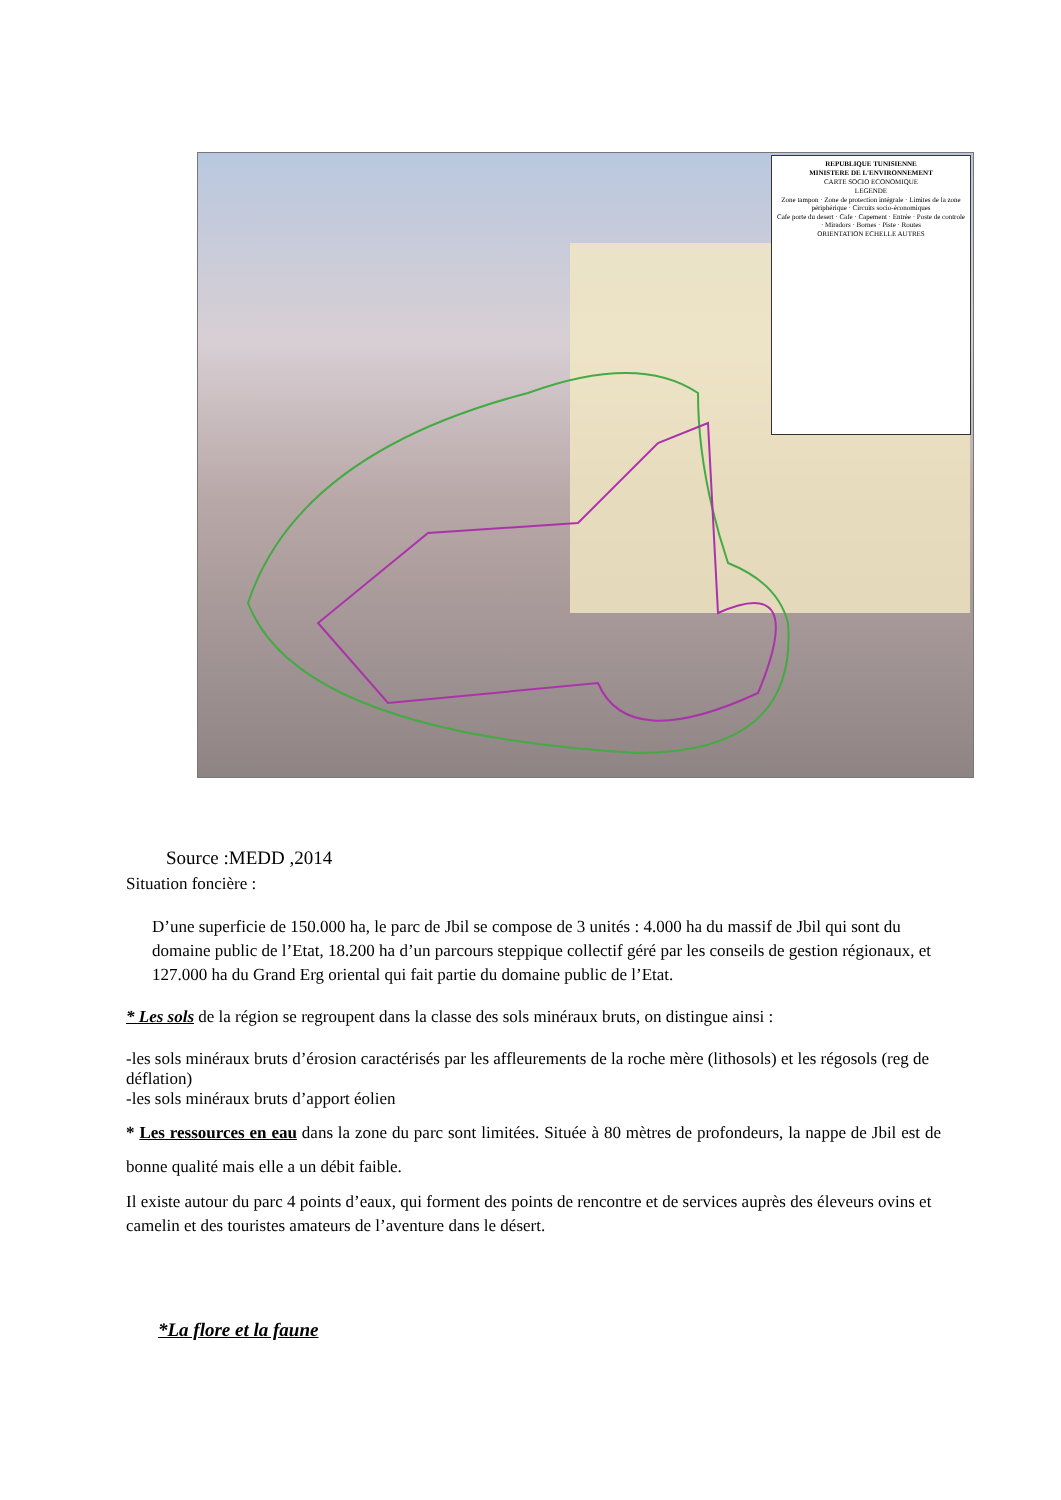REPUBLIQUE TUNISIENNE
MINISTERE DE L'ENVIRONNEMENT
CARTE SOCIO ECONOMIQUE
LEGENDE
Zone tampon · Zone de protection intégrale · Limites de la zone périphérique · Circuits socio-économiques
Cafe porte du desert · Cafe · Capement · Entrée · Poste de controle · Miradors · Bornes · Piste · Routes
ORIENTATION ECHELLE AUTRES
Source :MEDD ,2014
Situation foncière :
D’une superficie de 150.000 ha, le parc de Jbil se compose de 3 unités : 4.000 ha du massif de Jbil qui sont du domaine public de l’Etat, 18.200 ha d’un parcours steppique collectif géré par les conseils de gestion régionaux, et 127.000 ha du Grand Erg oriental qui fait partie du domaine public de l’Etat.
* Les sols de la région se regroupent dans la classe des sols minéraux bruts, on distingue ainsi :
-les sols minéraux bruts d’érosion caractérisés par les affleurements de la roche mère (lithosols) et les régosols (reg de déflation)
-les sols minéraux bruts d’apport éolien
* Les ressources en eau dans la zone du parc sont limitées. Située à 80 mètres de profondeurs, la nappe de Jbil est de bonne qualité mais elle a un débit faible.
Il existe autour du parc 4 points d’eaux, qui forment des points de rencontre et de services auprès des éleveurs ovins et camelin et des touristes amateurs de l’aventure dans le désert.
*La flore et la faune